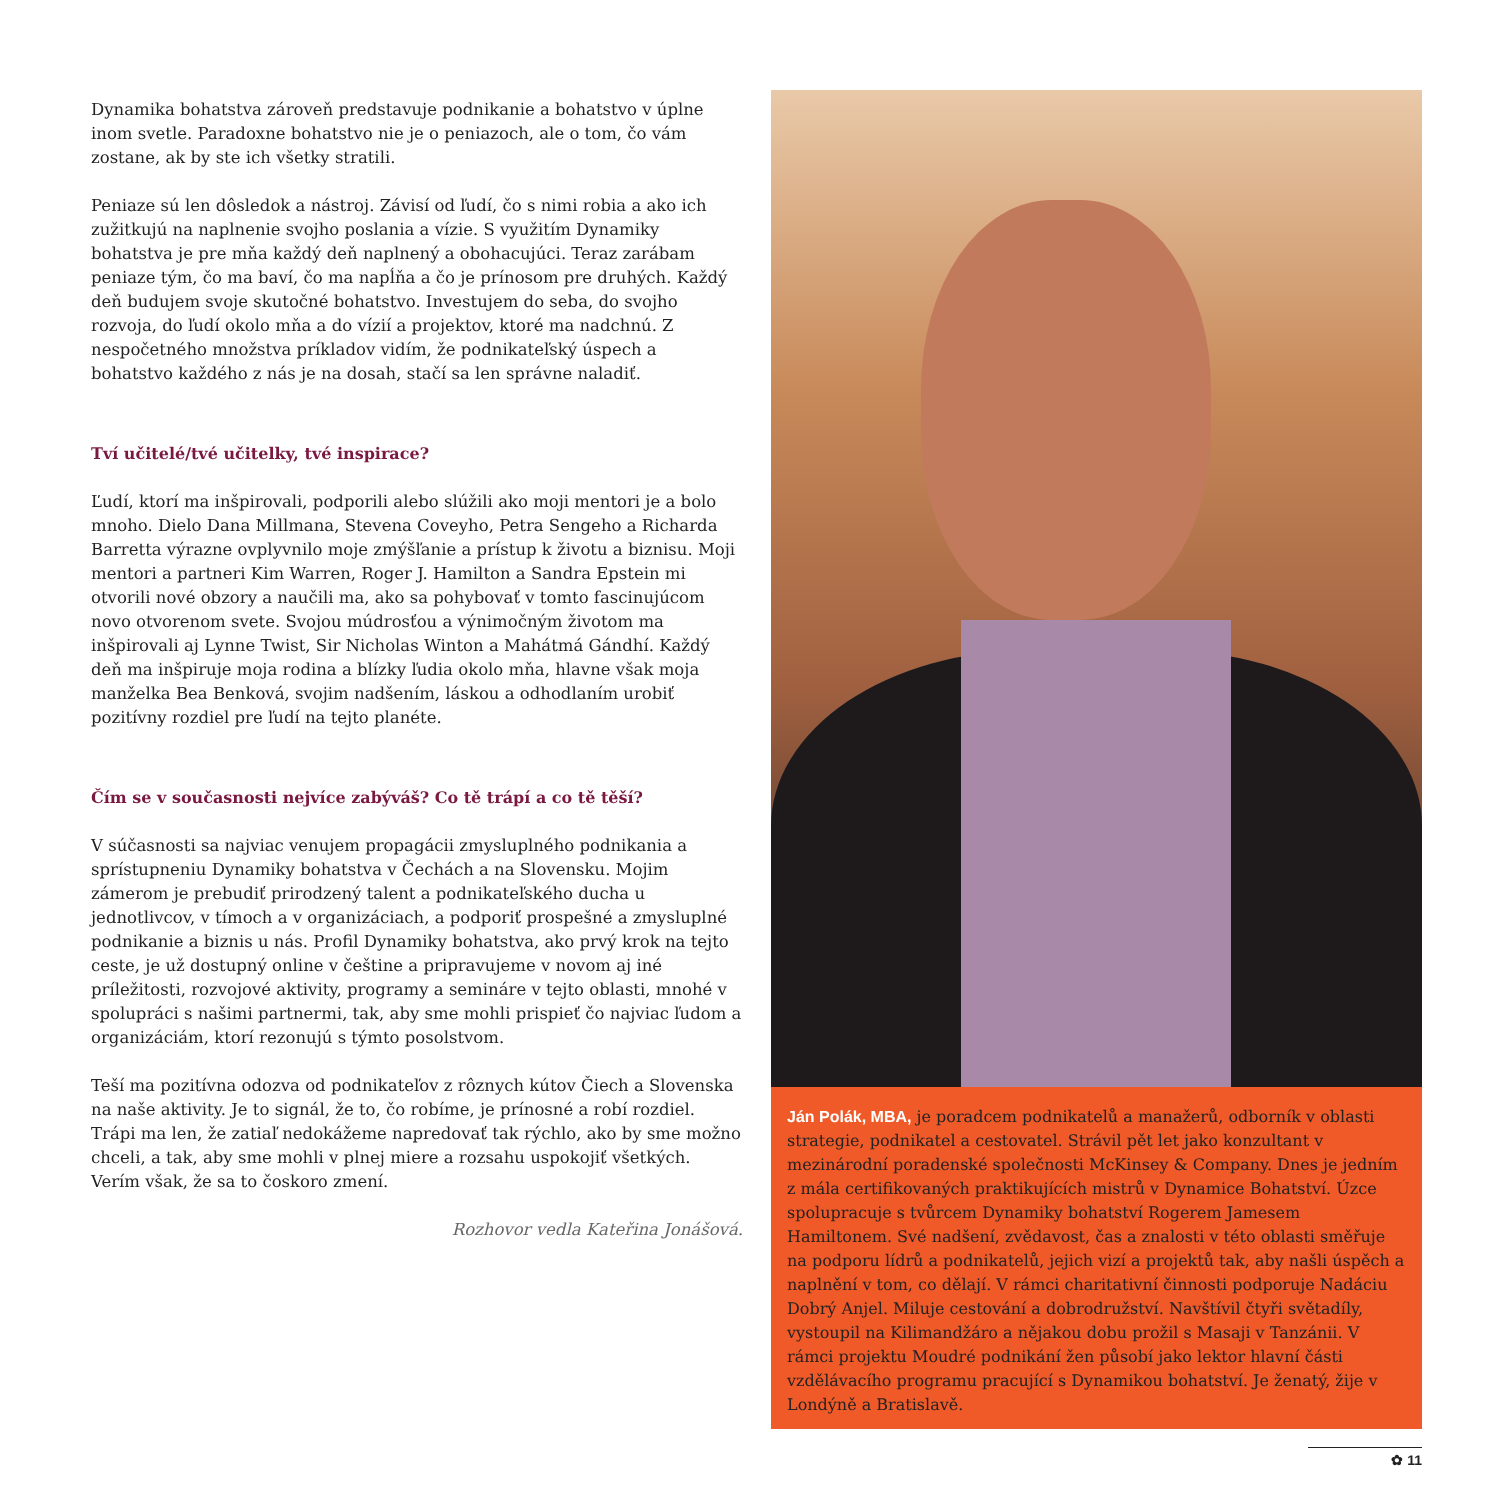Dynamika bohatstva zároveň predstavuje podnikanie a bohatstvo v úplne inom svetle. Paradoxne bohatstvo nie je o peniazoch, ale o tom, čo vám zostane, ak by ste ich všetky stratili.
Peniaze sú len dôsledok a nástroj. Závisí od ľudí, čo s nimi robia a ako ich zužitkujú na naplnenie svojho poslania a vízie. S využitím Dynamiky bohatstva je pre mňa každý deň naplnený a obohacujúci. Teraz zarábam peniaze tým, čo ma baví, čo ma napĺňa a čo je prínosom pre druhých. Každý deň budujem svoje skutočné bohatstvo. Investujem do seba, do svojho rozvoja, do ľudí okolo mňa a do vízií a projektov, ktoré ma nadchnú. Z nespočetného množstva príkladov vidím, že podnikateľský úspech a bohatstvo každého z nás je na dosah, stačí sa len správne naladiť.
Tví učitelé/tvé učitelky, tvé inspirace?
Ľudí, ktorí ma inšpirovali, podporili alebo slúžili ako moji mentori je a bolo mnoho. Dielo Dana Millmana, Stevena Coveyho, Petra Sengeho a Richarda Barretta výrazne ovplyvnilo moje zmýšľanie a prístup k životu a biznisu. Moji mentori a partneri Kim Warren, Roger J. Hamilton a Sandra Epstein mi otvorili nové obzory a naučili ma, ako sa pohybovať v tomto fascinujúcom novo otvorenom svete. Svojou múdrosťou a výnimočným životom ma inšpirovali aj Lynne Twist, Sir Nicholas Winton a Mahátmá Gándhí. Každý deň ma inšpiruje moja rodina a blízky ľudia okolo mňa, hlavne však moja manželka Bea Benková, svojim nadšením, láskou a odhodlaním urobiť pozitívny rozdiel pre ľudí na tejto planéte.
Čím se v současnosti nejvíce zabýváš? Co tě trápí a co tě těší?
V súčasnosti sa najviac venujem propagácii zmysluplného podnikania a sprístupneniu Dynamiky bohatstva v Čechách a na Slovensku. Mojim zámerom je prebudiť prirodzený talent a podnikateľského ducha u jednotlivcov, v tímoch a v organizáciach, a podporiť prospešné a zmysluplné podnikanie a biznis u nás. Profil Dynamiky bohatstva, ako prvý krok na tejto ceste, je už dostupný online v češtine a pripravujeme v novom aj iné príležitosti, rozvojové aktivity, programy a semináre v tejto oblasti, mnohé v spolupráci s našimi partnermi, tak, aby sme mohli prispieť čo najviac ľudom a organizáciám, ktorí rezonujú s týmto posolstvom.
Teší ma pozitívna odozva od podnikateľov z rôznych kútov Čiech a Slovenska na naše aktivity. Je to signál, že to, čo robíme, je prínosné a robí rozdiel. Trápi ma len, že zatiaľ nedokážeme napredovať tak rýchlo, ako by sme možno chceli, a tak, aby sme mohli v plnej miere a rozsahu uspokojiť všetkých. Verím však, že sa to čoskoro zmení.
Rozhovor vedla Kateřina Jonášová.
Ján Polák, MBA, je poradcem podnikatelů a manažerů, odborník v oblasti strategie, podnikatel a cestovatel. Strávil pět let jako konzultant v mezinárodní poradenské společnosti McKinsey & Company. Dnes je jedním z mála certifikovaných praktikujících mistrů v Dynamice Bohatství. Úzce spolupracuje s tvůrcem Dynamiky bohatství Rogerem Jamesem Hamiltonem. Své nadšení, zvědavost, čas a znalosti v této oblasti směřuje na podporu lídrů a podnikatelů, jejich vizí a projektů tak, aby našli úspěch a naplnění v tom, co dělají. V rámci charitativní činnosti podporuje Nadáciu Dobrý Anjel. Miluje cestování a dobrodružství. Navštívil čtyři světadíly, vystoupil na Kilimandžáro a nějakou dobu prožil s Masaji v Tanzánii. V rámci projektu Moudré podnikání žen působí jako lektor hlavní části vzdělávacího programu pracující s Dynamikou bohatství. Je ženatý, žije v Londýně a Bratislavě.
✿ 11